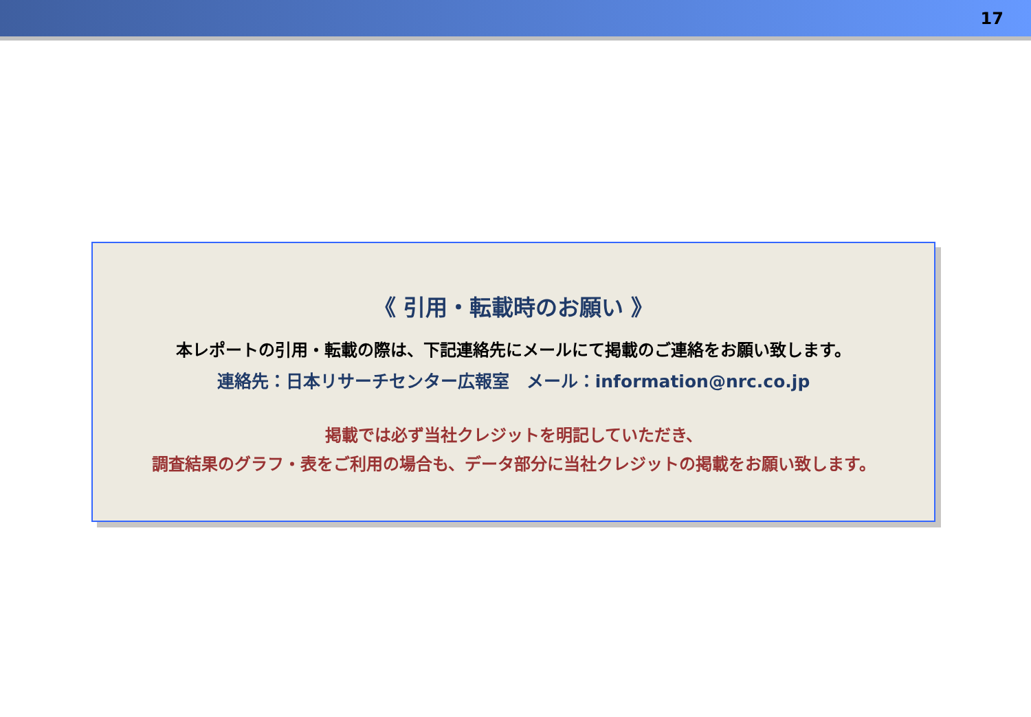17
《 引用・転載時のお願い 》
本レポートの引用・転載の際は、下記連絡先にメールにて掲載のご連絡をお願い致します。
連絡先：日本リサーチセンター広報室　メール：information@nrc.co.jp
掲載では必ず当社クレジットを明記していただき、
調査結果のグラフ・表をご利用の場合も、データ部分に当社クレジットの掲載をお願い致します。